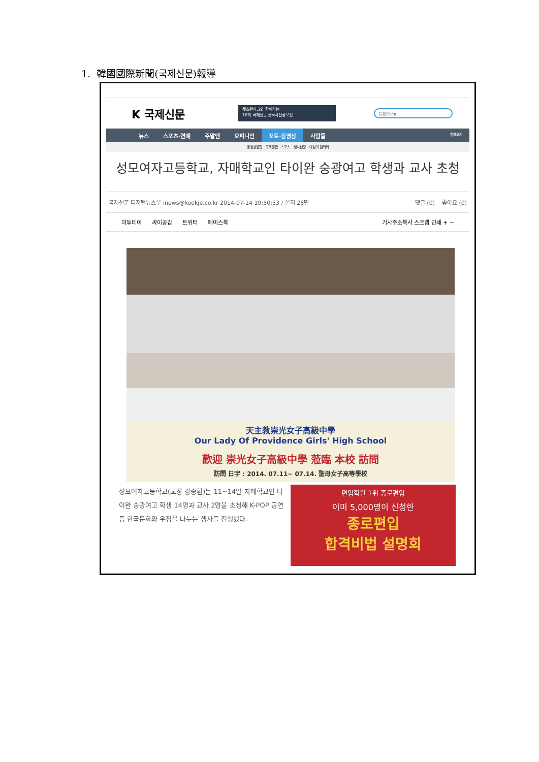1. 韓國國際新聞(국제신문)報導
K 국제신문
렛츠런파크와 함께하는
16회 국제신문 전국사진공모전
통합검색▼
뉴스 스포츠·연예 주말엔 오피니언 포토·동영상 사람들 전체보기
동영상종합 포토종합 스포츠 행사현장 아침의 갤러리
성모여자고등학교, 자매학교인 타이완 숭광여고 학생과 교사 초청
국제신문 디지털뉴스부 inews@kookje.co.kr 2014-07-14 19:50:33 / 본지 28면 댓글 (0) 좋아요 (0)
미투데이 싸이공감 트위터 페이스북 기사주소복사 스크랩 인쇄 + −
天主教崇光女子高級中學
Our Lady Of Providence Girls' High School
歡迎 崇光女子高級中學 蒞臨 本校 訪問
訪問 日字 : 2014. 07.11~ 07.14. 聖母女子高等學校
성모여자고등학교(교장 강송환)는 11~14일 자매학교인 타이완 숭광여고 학생 14명과 교사 2명을 초청해 K-POP 공연 등 한국문화와 우정을 나누는 행사를 진행했다.
편입학원 1위 종로편입
이미 5,000명이 신청한
종로편입
합격비법 설명회